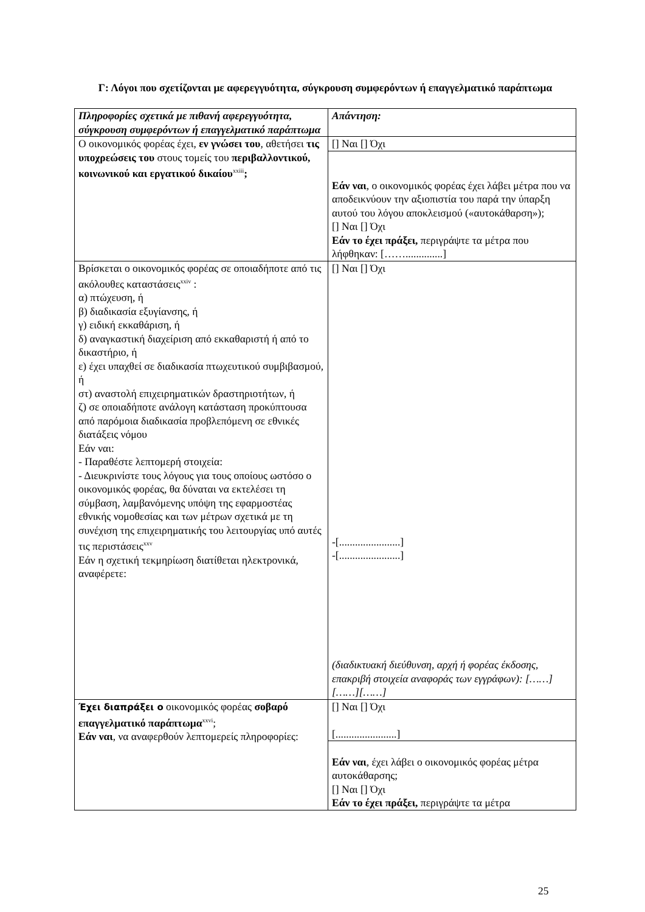Γ: Λόγοι που σχετίζονται με αφερεγγυότητα, σύγκρουση συμφερόντων ή επαγγελματικό παράπτωμα
| Πληροφορίες σχετικά με πιθανή αφερεγγυότητα, σύγκρουση συμφερόντων ή επαγγελματικό παράπτωμα | Απάντηση: |
| Ο οικονομικός φορέας έχει, εν γνώσει του , αθετήσει τις υποχρεώσεις του στους τομείς του περιβαλλοντικού, κοινωνικού και εργατικού δικαίου<sup>xxiii</sup> ; | [] Ναι [] Όχι |
| | Εάν ναι , ο οικονομικός φορέας έχει λάβει μέτρα που να αποδεικνύουν την αξιοπιστία του παρά την ύπαρξη αυτού του λόγου αποκλεισμού («αυτοκάθαρση»); [] Ναι [] Όχι Εάν το έχει πράξει, περιγράψτε τα μέτρα που λήφθηκαν: [……..............] |
| Βρίσκεται ο οικονομικός φορέας σε οποιαδήποτε από τις ακόλουθες καταστάσεις<sup>xxiv</sup> : α) πτώχευση, ή β) διαδικασία εξυγίανσης, ή γ) ειδική εκκαθάριση, ή δ) αναγκαστική διαχείριση από εκκαθαριστή ή από το δικαστήριο, ή ε) έχει υπαχθεί σε διαδικασία πτωχευτικού συμβιβασμού, ή στ) αναστολή επιχειρηματικών δραστηριοτήτων, ή ζ) σε οποιαδήποτε ανάλογη κατάσταση προκύπτουσα από παρόμοια διαδικασία προβλεπόμενη σε εθνικές διατάξεις νόμου Εάν ναι: - Παραθέστε λεπτομερή στοιχεία: - Διευκρινίστε τους λόγους για τους οποίους ωστόσο ο οικονομικός φορέας, θα δύναται να εκτελέσει τη σύμβαση, λαμβανόμενης υπόψη της εφαρμοστέας εθνικής νομοθεσίας και των μέτρων σχετικά με τη συνέχιση της επιχειρηματικής του λειτουργίας υπό αυτές τις περιστάσεις<sup>xxv</sup> Εάν η σχετική τεκμηρίωση διατίθεται ηλεκτρονικά, αναφέρετε: | [] Ναι [] Όχι -[.......................] -[.......................] (διαδικτυακή διεύθυνση, αρχή ή φορέας έκδοσης, επακριβή στοιχεία αναφοράς των εγγράφων): [……][……][……] |
| Έχει διαπράξει ο οικονομικός φορέας σοβαρό επαγγελματικό παράπτωμα<sup>xxvi</sup>; Εάν ναι , να αναφερθούν λεπτομερείς πληροφορίες: | [] Ναι [] Όχι [.......................] |
| | Εάν ναι , έχει λάβει ο οικονομικός φορέας μέτρα αυτοκάθαρσης; [] Ναι [] Όχι Εάν το έχει πράξει, περιγράψτε τα μέτρα |
25